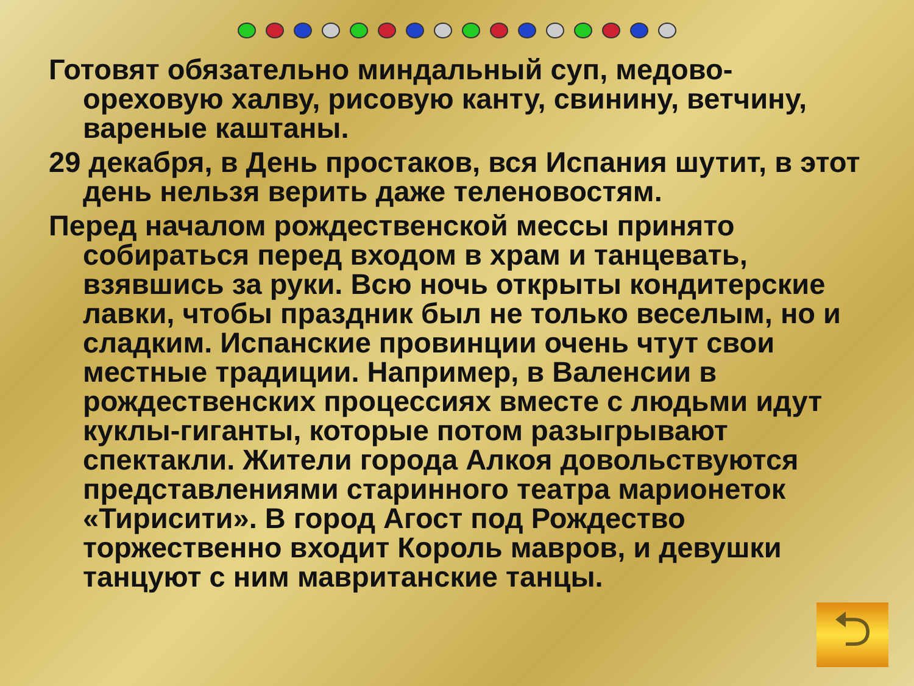Готовят обязательно миндальный суп, медово-ореховую халву, рисовую канту, свинину, ветчину, вареные каштаны.
29 декабря, в День простаков, вся Испания шутит, в этот день нельзя верить даже теленовостям.
Перед началом рождественской мессы принято собираться перед входом в храм и танцевать, взявшись за руки. Всю ночь открыты кондитерские лавки, чтобы праздник был не только веселым, но и сладким. Испанские провинции очень чтут свои местные традиции. Например, в Валенсии в рождественских процессиях вместе с людьми идут куклы-гиганты, которые потом разыгрывают спектакли. Жители города Алкоя довольствуются представлениями старинного театра марионеток «Тирисити». В город Агост под Рождество торжественно входит Король мавров, и девушки танцуют с ним мавританские танцы.
⮌